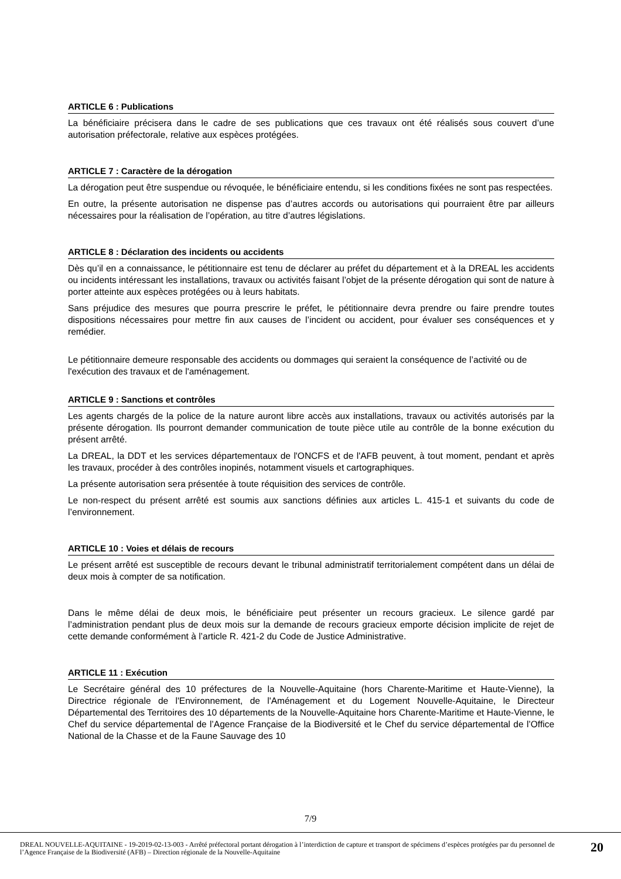ARTICLE 6 : Publications
La bénéficiaire précisera dans le cadre de ses publications que ces travaux ont été réalisés sous couvert d’une autorisation préfectorale, relative aux espèces protégées.
ARTICLE 7 : Caractère de la dérogation
La dérogation peut être suspendue ou révoquée, le bénéficiaire entendu, si les conditions fixées ne sont pas respectées.
En outre, la présente autorisation ne dispense pas d’autres accords ou autorisations qui pourraient être par ailleurs nécessaires pour la réalisation de l’opération, au titre d’autres législations.
ARTICLE 8 : Déclaration des incidents ou accidents
Dès qu’il en a connaissance, le pétitionnaire est tenu de déclarer au préfet du département et à la DREAL les accidents ou incidents intéressant les installations, travaux ou activités faisant l’objet de la présente dérogation qui sont de nature à porter atteinte aux espèces protégées ou à leurs habitats.
Sans préjudice des mesures que pourra prescrire le préfet, le pétitionnaire devra prendre ou faire prendre toutes dispositions nécessaires pour mettre fin aux causes de l’incident ou accident, pour évaluer ses conséquences et y remédier.
Le pétitionnaire demeure responsable des accidents ou dommages qui seraient la conséquence de l’activité ou de l'exécution des travaux et de l'aménagement.
ARTICLE 9 : Sanctions et contrôles
Les agents chargés de la police de la nature auront libre accès aux installations, travaux ou activités autorisés par la présente dérogation. Ils pourront demander communication de toute pièce utile au contrôle de la bonne exécution du présent arrêté.
La DREAL, la DDT et les services départementaux de l'ONCFS et de l'AFB peuvent, à tout moment, pendant et après les travaux, procéder à des contrôles inopinés, notamment visuels et cartographiques.
La présente autorisation sera présentée à toute réquisition des services de contrôle.
Le non-respect du présent arrêté est soumis aux sanctions définies aux articles L. 415-1 et suivants du code de l’environnement.
ARTICLE 10 : Voies et délais de recours
Le présent arrêté est susceptible de recours devant le tribunal administratif territorialement compétent dans un délai de deux mois à compter de sa notification.
Dans le même délai de deux mois, le bénéficiaire peut présenter un recours gracieux. Le silence gardé par l’administration pendant plus de deux mois sur la demande de recours gracieux emporte décision implicite de rejet de cette demande conformément à l’article R. 421-2 du Code de Justice Administrative.
ARTICLE 11 : Exécution
Le Secrétaire général des 10 préfectures de la Nouvelle-Aquitaine (hors Charente-Maritime et Haute-Vienne), la Directrice régionale de l'Environnement, de l'Aménagement et du Logement Nouvelle-Aquitaine, le Directeur Départemental des Territoires des 10 départements de la Nouvelle-Aquitaine hors Charente-Maritime et Haute-Vienne, le Chef du service départemental de l’Agence Française de la Biodiversité et le Chef du service départemental de l’Office National de la Chasse et de la Faune Sauvage des 10
7/9
DREAL NOUVELLE-AQUITAINE - 19-2019-02-13-003 - Arrêté préfectoral portant dérogation à l’interdiction de capture et transport de spécimens d’espèces protégées par du personnel de l’Agence Française de la Biodiversité (AFB) – Direction régionale de la Nouvelle-Aquitaine
20